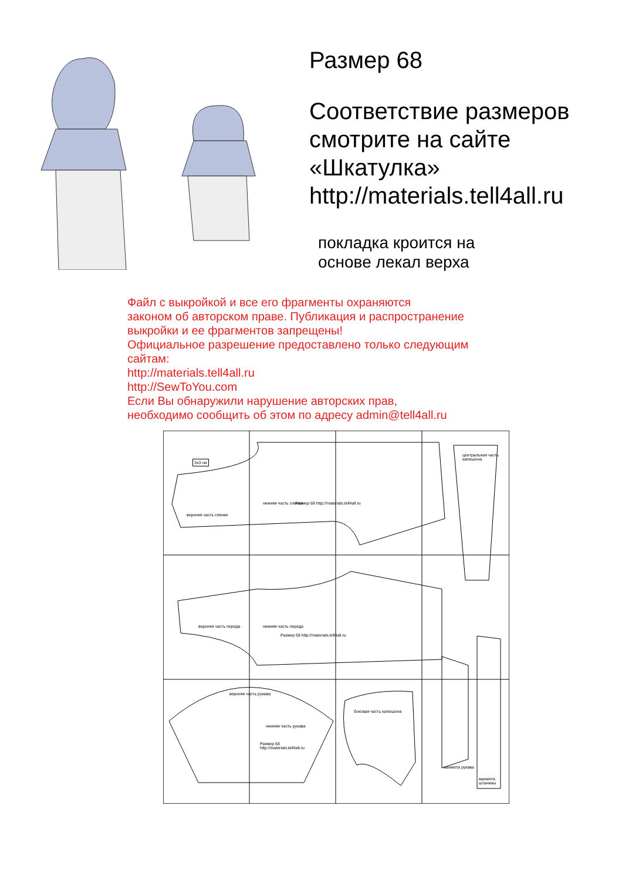Размер 68
Соответствие размеров
смотрите на сайте
«Шкатулка»
http://materials.tell4all.ru
покладка кроится на
основе лекал верха
Файл с выкройкой и все его фрагменты охраняются
законом об авторском праве. Публикация и распространение
выкройки и ее фрагментов запрещены!
Официальное разрешение предоставлено только следующим
сайтам:
http://materials.tell4all.ru
http://SewToYou.com
Если Вы обнаружили нарушение авторских прав,
необходимо сообщить об этом по адресу admin@tell4all.ru
3х3 см
центральная часть
капюшона
верхняя часть рукава
нижняя часть рукава
Размер 68
http://materials.tell4all.ru
боковая часть капюшона
Размер 68 http://materials.tell4all.ru
верхняя часть спинки
нижняя часть спинки
верхняя часть переда нижняя часть переда
Размер 68 http://materials.tell4all.ru
манжета рукава
манжета штанины